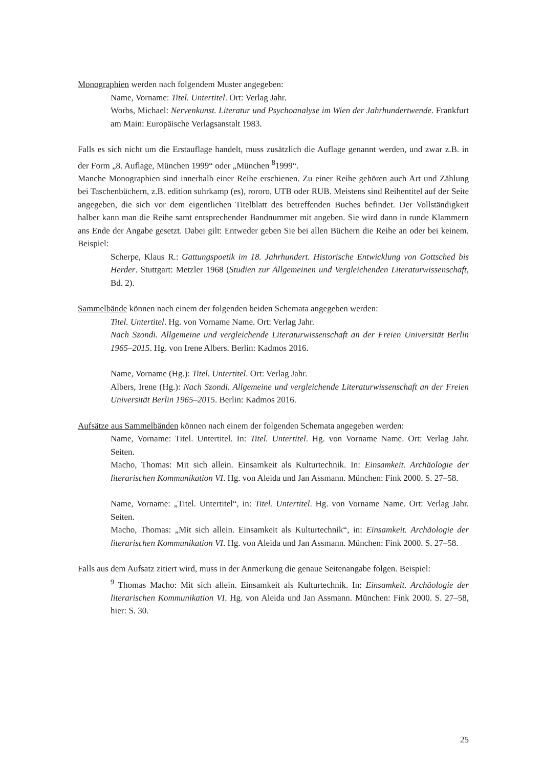Monographien werden nach folgendem Muster angegeben:
Name, Vorname: Titel. Untertitel. Ort: Verlag Jahr.
Worbs, Michael: Nervenkunst. Literatur und Psychoanalyse im Wien der Jahrhundertwende. Frankfurt am Main: Europäische Verlagsanstalt 1983.
Falls es sich nicht um die Erstauflage handelt, muss zusätzlich die Auflage genannt werden, und zwar z.B. in der Form „8. Auflage, München 1999“ oder „München <sup>8</sup>1999“.
Manche Monographien sind innerhalb einer Reihe erschienen. Zu einer Reihe gehören auch Art und Zählung bei Taschenbüchern, z.B. edition suhrkamp (es), rororo, UTB oder RUB. Meistens sind Reihentitel auf der Seite angegeben, die sich vor dem eigentlichen Titelblatt des betreffenden Buches befindet. Der Vollständigkeit halber kann man die Reihe samt entsprechender Bandnummer mit angeben. Sie wird dann in runde Klammern ans Ende der Angabe gesetzt. Dabei gilt: Entweder geben Sie bei allen Büchern die Reihe an oder bei keinem. Beispiel:
Scherpe, Klaus R.: Gattungspoetik im 18. Jahrhundert. Historische Entwicklung von Gottsched bis Herder. Stuttgart: Metzler 1968 (Studien zur Allgemeinen und Vergleichenden Literaturwissenschaft, Bd. 2).
Sammelbände können nach einem der folgenden beiden Schemata angegeben werden:
Titel. Untertitel. Hg. von Vorname Name. Ort: Verlag Jahr.
Nach Szondi. Allgemeine und vergleichende Literaturwissenschaft an der Freien Universität Berlin 1965–2015. Hg. von Irene Albers. Berlin: Kadmos 2016.
Name, Vorname (Hg.): Titel. Untertitel. Ort: Verlag Jahr.
Albers, Irene (Hg.): Nach Szondi. Allgemeine und vergleichende Literaturwissenschaft an der Freien Universität Berlin 1965–2015. Berlin: Kadmos 2016.
Aufsätze aus Sammelbänden können nach einem der folgenden Schemata angegeben werden:
Name, Vorname: Titel. Untertitel. In: Titel. Untertitel. Hg. von Vorname Name. Ort: Verlag Jahr. Seiten.
Macho, Thomas: Mit sich allein. Einsamkeit als Kulturtechnik. In: Einsamkeit. Archäologie der literarischen Kommunikation VI. Hg. von Aleida und Jan Assmann. München: Fink 2000. S. 27–58.
Name, Vorname: „Titel. Untertitel“, in: Titel. Untertitel. Hg. von Vorname Name. Ort: Verlag Jahr. Seiten.
Macho, Thomas: „Mit sich allein. Einsamkeit als Kulturtechnik“, in: Einsamkeit. Archäologie der literarischen Kommunikation VI. Hg. von Aleida und Jan Assmann. München: Fink 2000. S. 27–58.
Falls aus dem Aufsatz zitiert wird, muss in der Anmerkung die genaue Seitenangabe folgen. Beispiel:
<sup>9</sup> Thomas Macho: Mit sich allein. Einsamkeit als Kulturtechnik. In: Einsamkeit. Archäologie der literarischen Kommunikation VI. Hg. von Aleida und Jan Assmann. München: Fink 2000. S. 27–58, hier: S. 30.
25